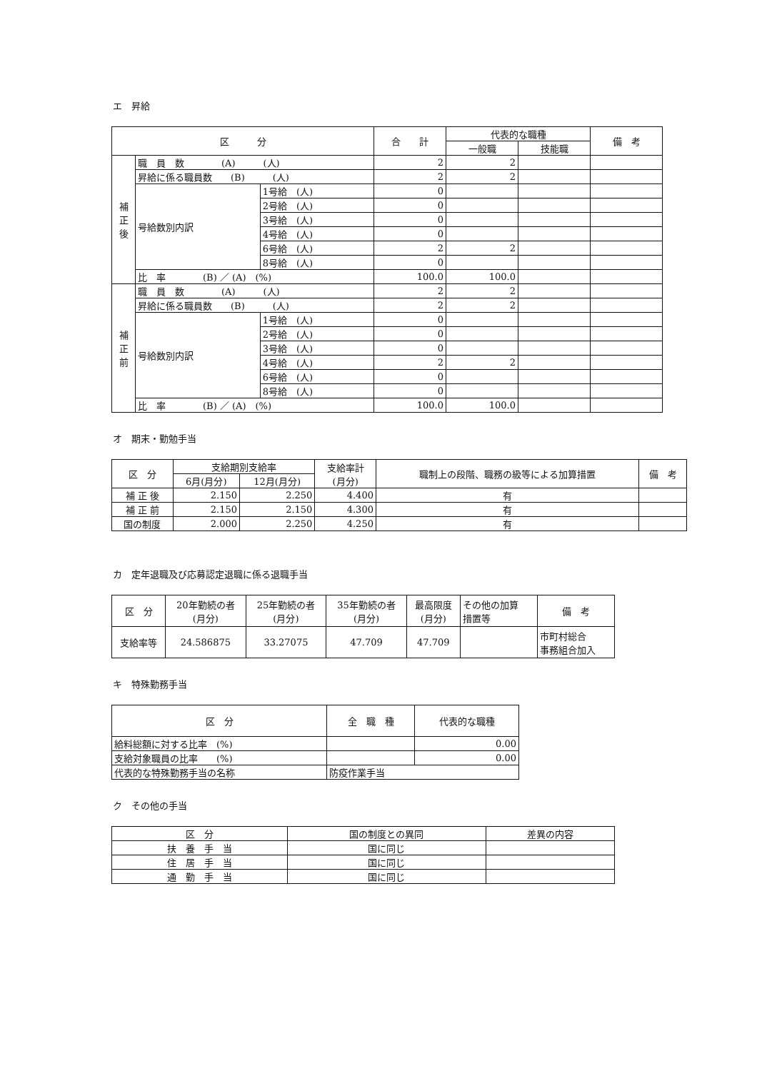エ　昇給
| 区 分 | | | 合 計 | 代表的な職種 | | 備 考 |
| --- | --- | --- | --- | --- | --- | --- |
| | | | | 一般職 | 技能職 | |
| 補 正 後 | 職 員 数 (A) (人) | | 2 | 2 | | |
| | 昇給に係る職員数 (B) (人) | | 2 | 2 | | |
| | 号給数別内訳 | 1号給 (人) | 0 | | | |
| | | 2号給 (人) | 0 | | | |
| | | 3号給 (人) | 0 | | | |
| | | 4号給 (人) | 0 | | | |
| | | 6号給 (人) | 2 | 2 | | |
| | | 8号給 (人) | 0 | | | |
| | 比 率 (B) ／ (A) (%) | | 100.0 | 100.0 | | |
| 補 正 前 | 職 員 数 (A) (人) | | 2 | 2 | | |
| | 昇給に係る職員数 (B) (人) | | 2 | 2 | | |
| | 号給数別内訳 | 1号給 (人) | 0 | | | |
| | | 2号給 (人) | 0 | | | |
| | | 3号給 (人) | 0 | | | |
| | | 4号給 (人) | 2 | 2 | | |
| | | 6号給 (人) | 0 | | | |
| | | 8号給 (人) | 0 | | | |
| | 比 率 (B) ／ (A) (%) | | 100.0 | 100.0 | | |
オ　期末・勤勉手当
| 区 分 | 支給期別支給率 | | 支給率計 (月分) | 職制上の段階、職務の級等による加算措置 | 備 考 |
| --- | --- | --- | --- | --- | --- |
| | 6月(月分) | 12月(月分) | | | |
| 補 正 後 | 2.150 | 2.250 | 4.400 | 有 | |
| 補 正 前 | 2.150 | 2.150 | 4.300 | 有 | |
| 国の制度 | 2.000 | 2.250 | 4.250 | 有 | |
カ　定年退職及び応募認定退職に係る退職手当
| 区 分 | 20年勤続の者 (月分) | 25年勤続の者 (月分) | 35年勤続の者 (月分) | 最高限度 (月分) | その他の加算 措置等 | 備 考 |
| --- | --- | --- | --- | --- | --- | --- |
| 支給率等 | 24.586875 | 33.27075 | 47.709 | 47.709 | | 市町村総合 事務組合加入 |
キ　特殊勤務手当
| 区 分 | 全 職 種 | 代表的な職種 |
| --- | --- | --- |
| 給料総額に対する比率 (%) | | 0.00 |
| 支給対象職員の比率 (%) | | 0.00 |
| 代表的な特殊勤務手当の名称 | 防疫作業手当 | |
ク　その他の手当
| 区 分 | 国の制度との異同 | 差異の内容 |
| --- | --- | --- |
| 扶 養 手 当 | 国に同じ | |
| 住 居 手 当 | 国に同じ | |
| 通 勤 手 当 | 国に同じ | |